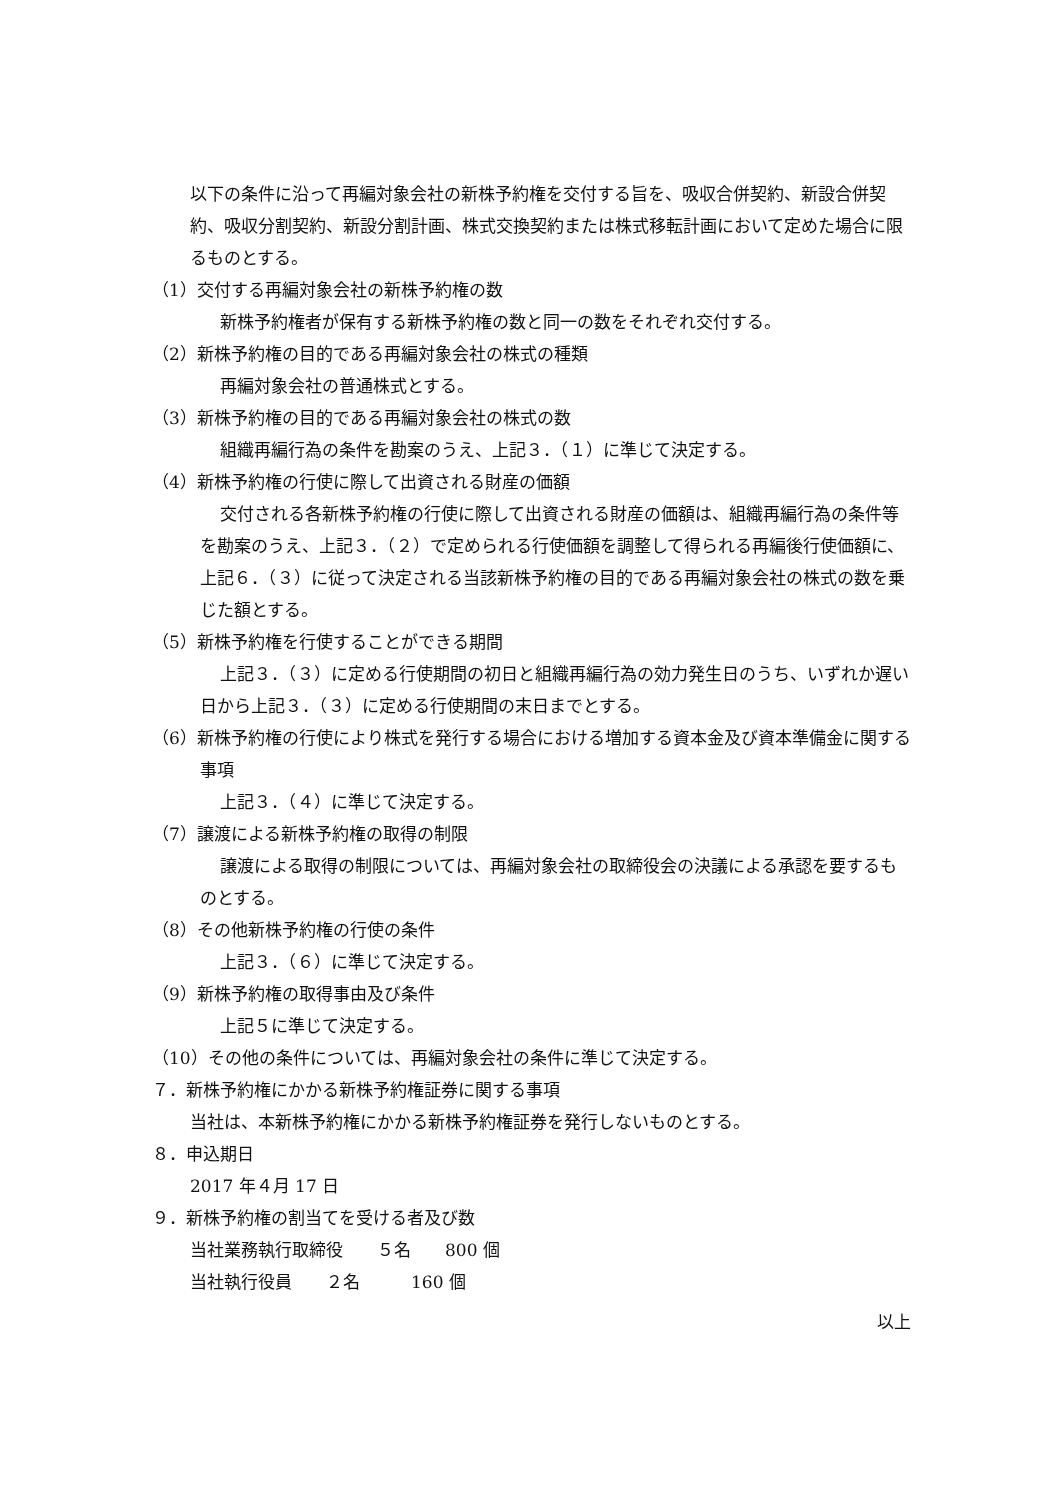以下の条件に沿って再編対象会社の新株予約権を交付する旨を、吸収合併契約、新設合併契約、吸収分割契約、新設分割計画、株式交換契約または株式移転計画において定めた場合に限るものとする。
（1）交付する再編対象会社の新株予約権の数
新株予約権者が保有する新株予約権の数と同一の数をそれぞれ交付する。
（2）新株予約権の目的である再編対象会社の株式の種類
再編対象会社の普通株式とする。
（3）新株予約権の目的である再編対象会社の株式の数
組織再編行為の条件を勘案のうえ、上記３．（１）に準じて決定する。
（4）新株予約権の行使に際して出資される財産の価額
交付される各新株予約権の行使に際して出資される財産の価額は、組織再編行為の条件等を勘案のうえ、上記３．（２）で定められる行使価額を調整して得られる再編後行使価額に、上記６．（３）に従って決定される当該新株予約権の目的である再編対象会社の株式の数を乗じた額とする。
（5）新株予約権を行使することができる期間
上記３．（３）に定める行使期間の初日と組織再編行為の効力発生日のうち、いずれか遅い日から上記３．（３）に定める行使期間の末日までとする。
（6）新株予約権の行使により株式を発行する場合における増加する資本金及び資本準備金に関する事項
上記３．（４）に準じて決定する。
（7）譲渡による新株予約権の取得の制限
譲渡による取得の制限については、再編対象会社の取締役会の決議による承認を要するものとする。
（8）その他新株予約権の行使の条件
上記３．（６）に準じて決定する。
（9）新株予約権の取得事由及び条件
上記５に準じて決定する。
（10）その他の条件については、再編対象会社の条件に準じて決定する。
７．新株予約権にかかる新株予約権証券に関する事項
当社は、本新株予約権にかかる新株予約権証券を発行しないものとする。
８．申込期日
2017 年４月 17 日
９．新株予約権の割当てを受ける者及び数
当社業務執行取締役　　５名　　800 個
当社執行役員　　２名　　　160 個
以上